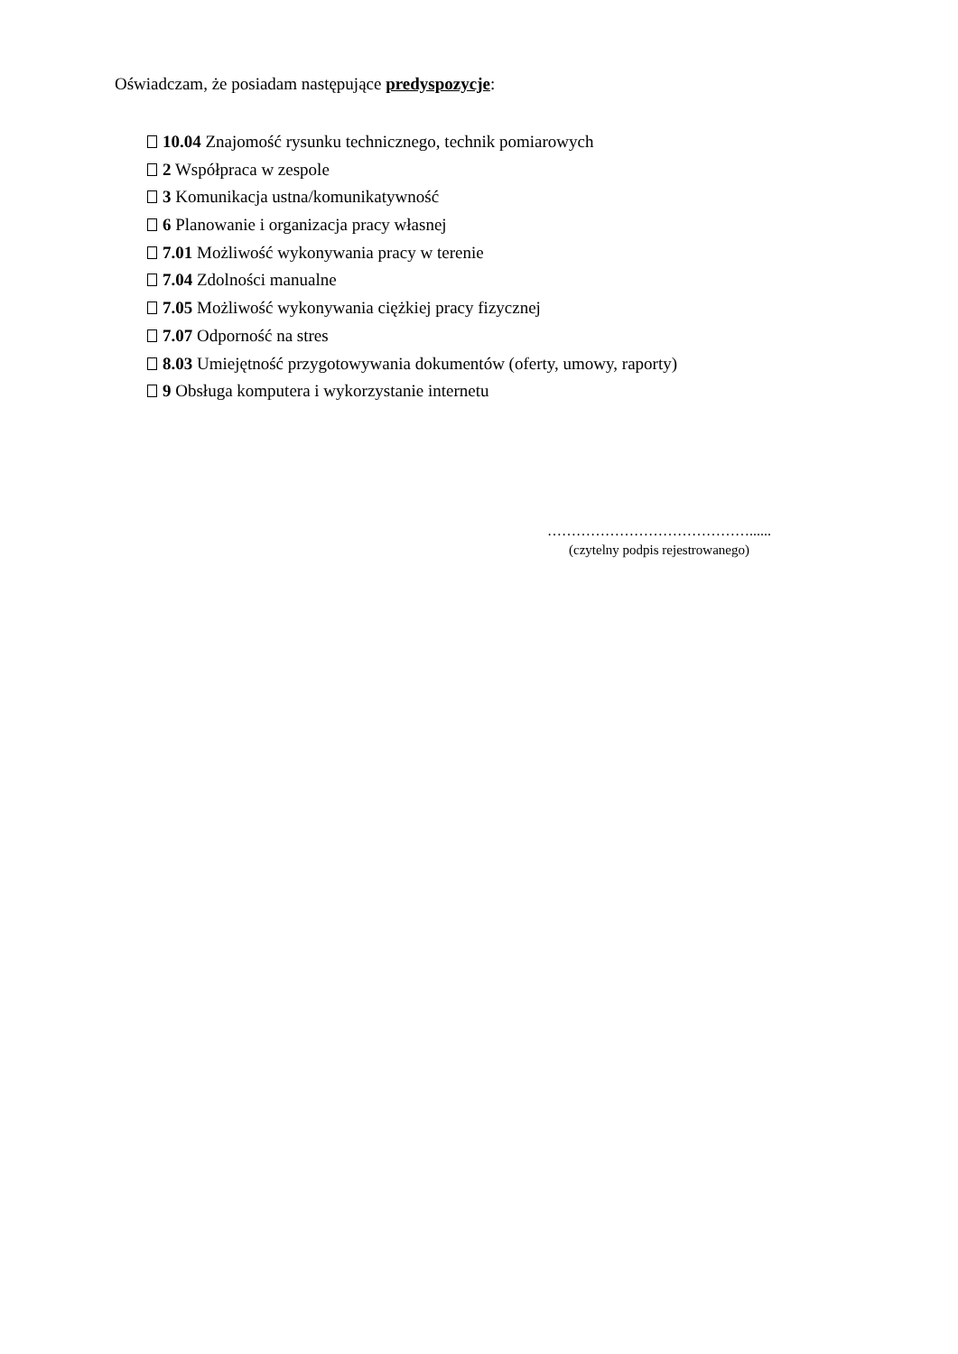Oświadczam, że posiadam następujące predyspozycje:
10.04 Znajomość rysunku technicznego, technik pomiarowych
2 Współpraca w zespole
3 Komunikacja ustna/komunikatywność
6 Planowanie i organizacja pracy własnej
7.01 Możliwość wykonywania pracy w terenie
7.04 Zdolności manualne
7.05 Możliwość wykonywania ciężkiej pracy fizycznej
7.07 Odporność na stres
8.03 Umiejętność przygotowywania dokumentów (oferty, umowy, raporty)
9 Obsługa komputera i wykorzystanie internetu
……………………………………......
(czytelny podpis rejestrowanego)